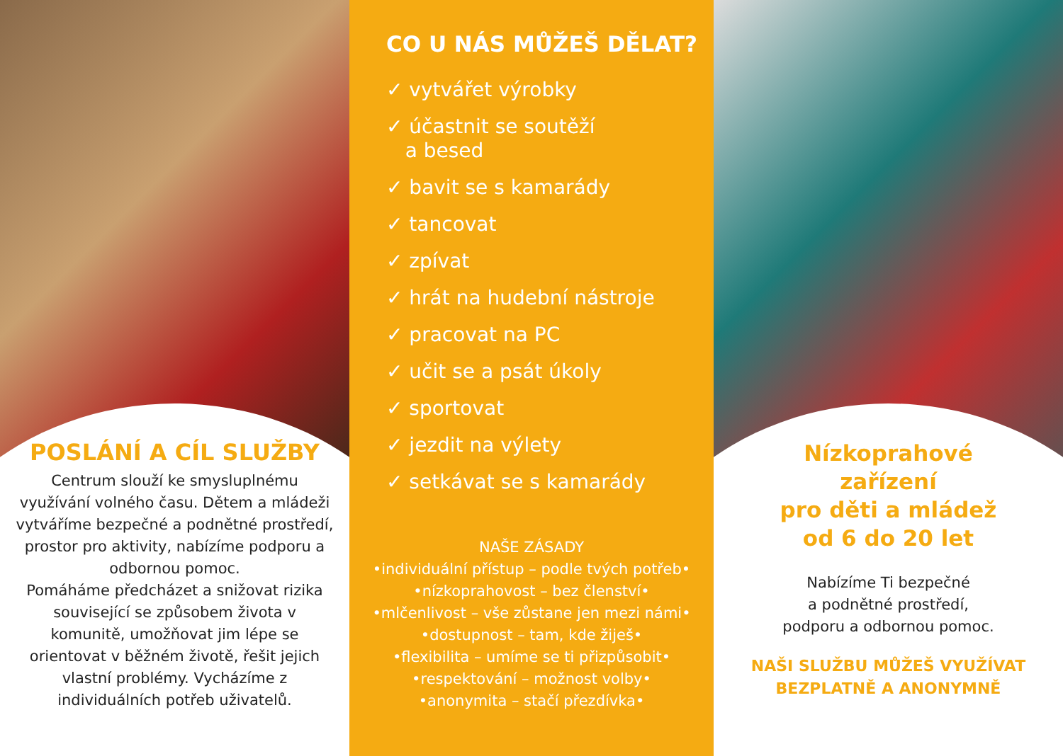POSLÁNÍ A CÍL SLUŽBY
Centrum slouží ke smysluplnému využívání volného času. Dětem a mládeži vytváříme bezpečné a podnětné prostředí, prostor pro aktivity, nabízíme podporu a odbornou pomoc.
Pomáháme předcházet a snižovat rizika související se způsobem života v komunitě, umožňovat jim lépe se orientovat v běžném životě, řešit jejich vlastní problémy. Vycházíme z individuálních potřeb uživatelů.
CO U NÁS MŮŽEŠ DĚLAT?
✓ vytvářet výrobky
✓ účastnit se soutěží
a besed
✓ bavit se s kamarády
✓ tancovat
✓ zpívat
✓ hrát na hudební nástroje
✓ pracovat na PC
✓ učit se a psát úkoly
✓ sportovat
✓ jezdit na výlety
✓ setkávat se s kamarády
NAŠE ZÁSADY
•individuální přístup – podle tvých potřeb•
•nízkoprahovost – bez členství•
•mlčenlivost – vše zůstane jen mezi námi•
•dostupnost – tam, kde žiješ•
•flexibilita – umíme se ti přizpůsobit•
•respektování – možnost volby•
•anonymita – stačí přezdívka•
Nízkoprahové
zařízení
pro děti a mládež
od 6 do 20 let
Nabízíme Ti bezpečné
a podnětné prostředí,
podporu a odbornou pomoc.
NAŠI SLUŽBU MŮŽEŠ VYUŽÍVAT
BEZPLATNĚ A ANONYMNĚ